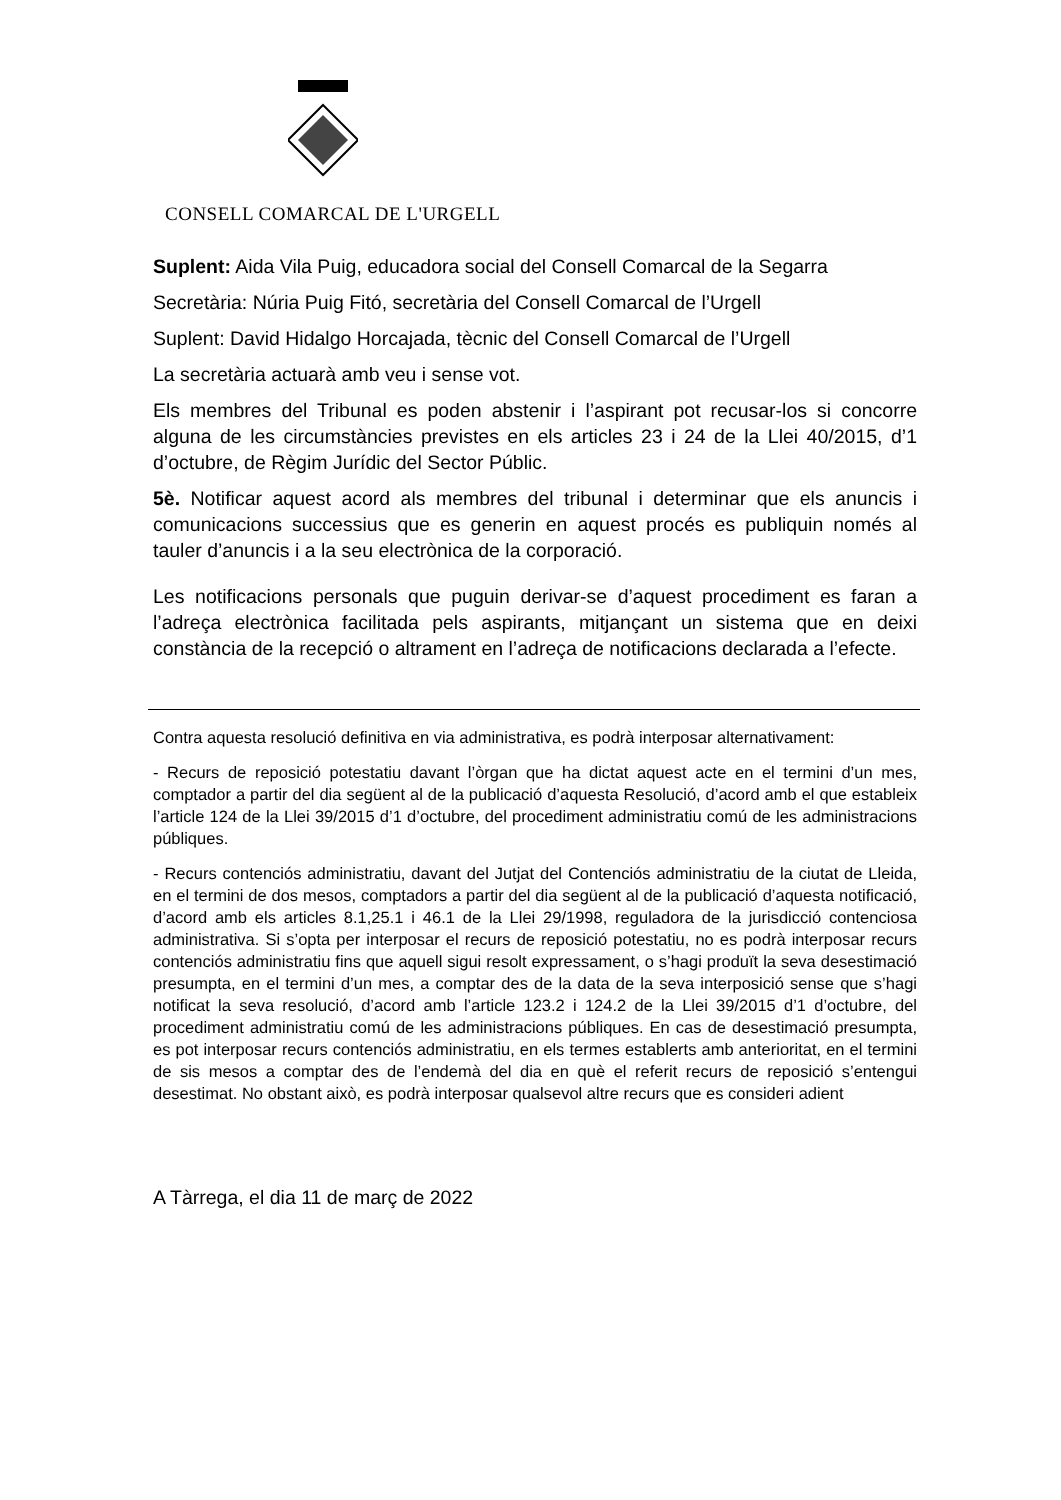CONSELL COMARCAL DE L'URGELL
Suplent: Aida Vila Puig, educadora social del Consell Comarcal de la Segarra
Secretària: Núria Puig Fitó, secretària del Consell Comarcal de l’Urgell
Suplent: David Hidalgo Horcajada, tècnic del Consell Comarcal de l’Urgell
La secretària actuarà amb veu i sense vot.
Els membres del Tribunal es poden abstenir i l’aspirant pot recusar-los si concorre alguna de les circumstàncies previstes en els articles 23 i 24 de la Llei 40/2015, d’1 d’octubre, de Règim Jurídic del Sector Públic.
5è. Notificar aquest acord als membres del tribunal i determinar que els anuncis i comunicacions successius que es generin en aquest procés es publiquin només al tauler d’anuncis i a la seu electrònica de la corporació.
Les notificacions personals que puguin derivar-se d’aquest procediment es faran a l’adreça electrònica facilitada pels aspirants, mitjançant un sistema que en deixi constància de la recepció o altrament en l’adreça de notificacions declarada a l’efecte.
Contra aquesta resolució definitiva en via administrativa, es podrà interposar alternativament:
- Recurs de reposició potestatiu davant l’òrgan que ha dictat aquest acte en el termini d’un mes, comptador a partir del dia següent al de la publicació d’aquesta Resolució, d’acord amb el que estableix l’article 124 de la Llei 39/2015 d’1 d’octubre, del procediment administratiu comú de les administracions públiques.
- Recurs contenciós administratiu, davant del Jutjat del Contenciós administratiu de la ciutat de Lleida, en el termini de dos mesos, comptadors a partir del dia següent al de la publicació d’aquesta notificació, d’acord amb els articles 8.1,25.1 i 46.1 de la Llei 29/1998, reguladora de la jurisdicció contenciosa administrativa. Si s’opta per interposar el recurs de reposició potestatiu, no es podrà interposar recurs contenciós administratiu fins que aquell sigui resolt expressament, o s’hagi produït la seva desestimació presumpta, en el termini d’un mes, a comptar des de la data de la seva interposició sense que s’hagi notificat la seva resolució, d’acord amb l’article 123.2 i 124.2 de la Llei 39/2015 d’1 d’octubre, del procediment administratiu comú de les administracions públiques. En cas de desestimació presumpta, es pot interposar recurs contenciós administratiu, en els termes establerts amb anterioritat, en el termini de sis mesos a comptar des de l’endemà del dia en què el referit recurs de reposició s’entengui desestimat. No obstant això, es podrà interposar qualsevol altre recurs que es consideri adient
A Tàrrega, el dia 11 de març de 2022